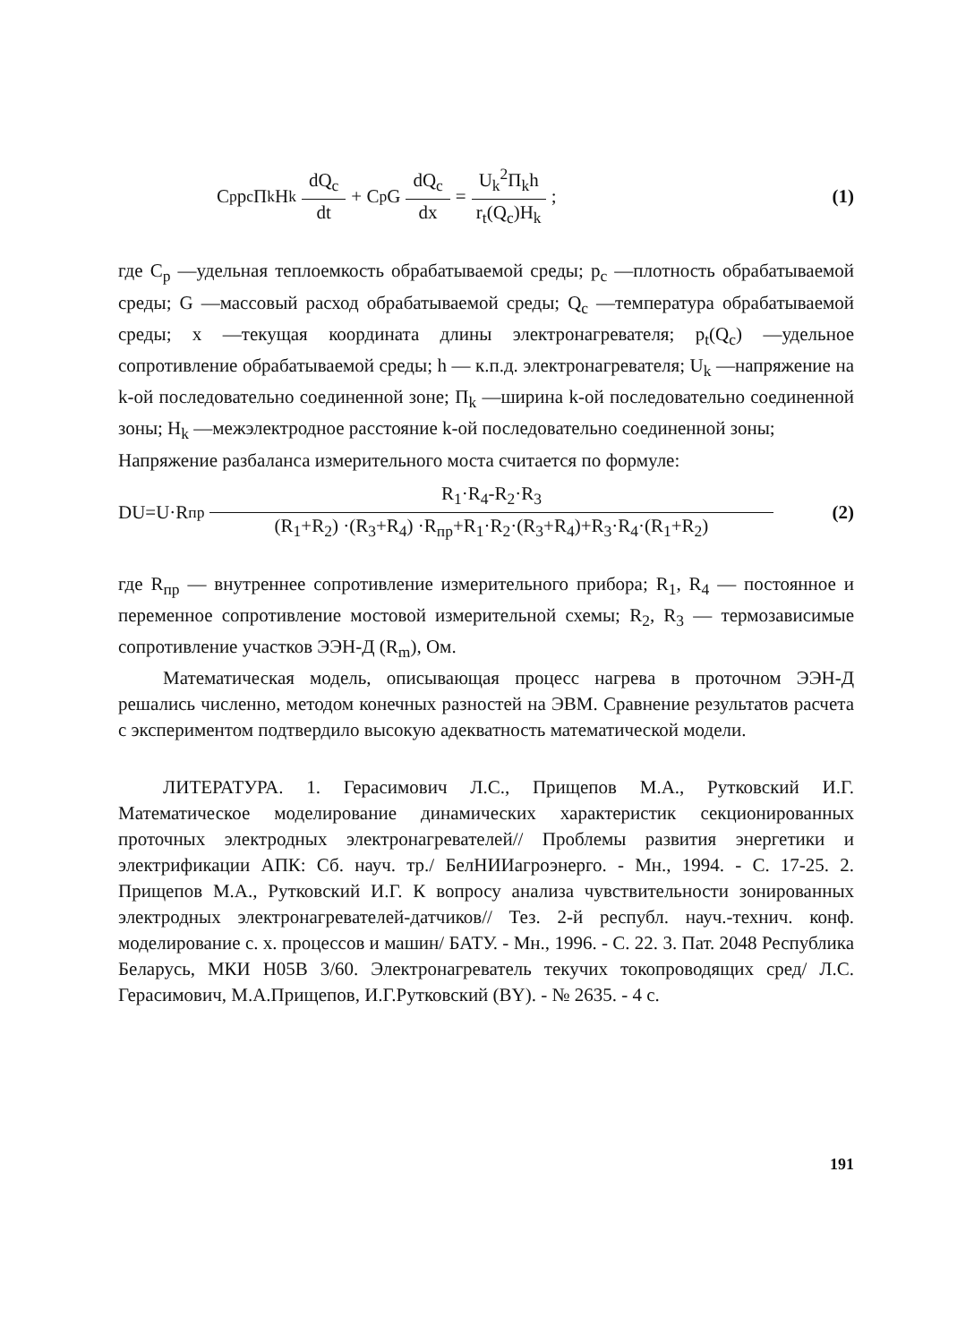C<sub>p</sub>p<sub>c</sub>П<sub>k</sub>H<sub>k</sub> dQ<sub>c</sub> dt + C<sub>p</sub>G dQ<sub>c</sub> dx = U<sub>k</sub><sup>2</sup>П<sub>k</sub>h r<sub>t</sub>(Q<sub>c</sub>)H<sub>k</sub>; (1)
где C<sub>p</sub> —удельная теплоемкость обрабатываемой среды; p<sub>c</sub> —плотность обрабатываемой среды; G —массовый расход обрабатываемой среды; Q<sub>c</sub> —температура обрабатываемой среды; x —текущая координата длины электронагревателя; p<sub>t</sub>(Q<sub>c</sub>) —удельное сопротивление обрабатываемой среды; h — к.п.д. электронагревателя; U<sub>k</sub> —напряжение на k-ой последовательно соединенной зоне; П<sub>k</sub> —ширина k-ой последовательно соединенной зоны; H<sub>k</sub> —межэлектродное расстояние k-ой последовательно соединенной зоны;
Напряжение разбаланса измерительного моста считается по формуле:
DU=U·R<sub>пр</sub> R<sub>1</sub>·R<sub>4</sub>-R<sub>2</sub>·R<sub>3</sub> (R<sub>1</sub>+R<sub>2</sub>) ·(R<sub>3</sub>+R<sub>4</sub>) ·R<sub>пр</sub>+R<sub>1</sub>·R<sub>2</sub>·(R<sub>3</sub>+R<sub>4</sub>)+R<sub>3</sub>·R<sub>4</sub>·(R<sub>1</sub>+R<sub>2</sub>) (2)
где R<sub>пр</sub> — внутреннее сопротивление измерительного прибора; R<sub>1</sub>, R<sub>4</sub> — постоянное и переменное сопротивление мостовой измерительной схемы; R<sub>2</sub>, R<sub>3</sub> — термозависимые сопротивление участков ЭЭН-Д (R<sub>m</sub>), Ом.
Математическая модель, описывающая процесс нагрева в проточном ЭЭН-Д решались численно, методом конечных разностей на ЭВМ. Сравнение результатов расчета с экспериментом подтвердило высокую адекватность математической модели.
ЛИТЕРАТУРА. 1. Герасимович Л.С., Прищепов М.А., Рутковский И.Г. Математическое моделирование динамических характеристик секционированных проточных электродных электронагревателей// Проблемы развития энергетики и электрификации АПК: Сб. науч. тр./ БелНИИагроэнерго. - Мн., 1994. - С. 17-25. 2. Прищепов М.А., Рутковский И.Г. К вопросу анализа чувствительности зонированных электродных электронагревателей-датчиков// Тез. 2-й республ. науч.-технич. конф. моделирование с. х. процессов и машин/ БАТУ. - Мн., 1996. - С. 22. 3. Пат. 2048 Республика Беларусь, МКИ H05B 3/60. Электронагреватель текучих токопроводящих сред/ Л.С. Герасимович, М.А.Прищепов, И.Г.Рутковский (BY). - № 2635. - 4 с.
191